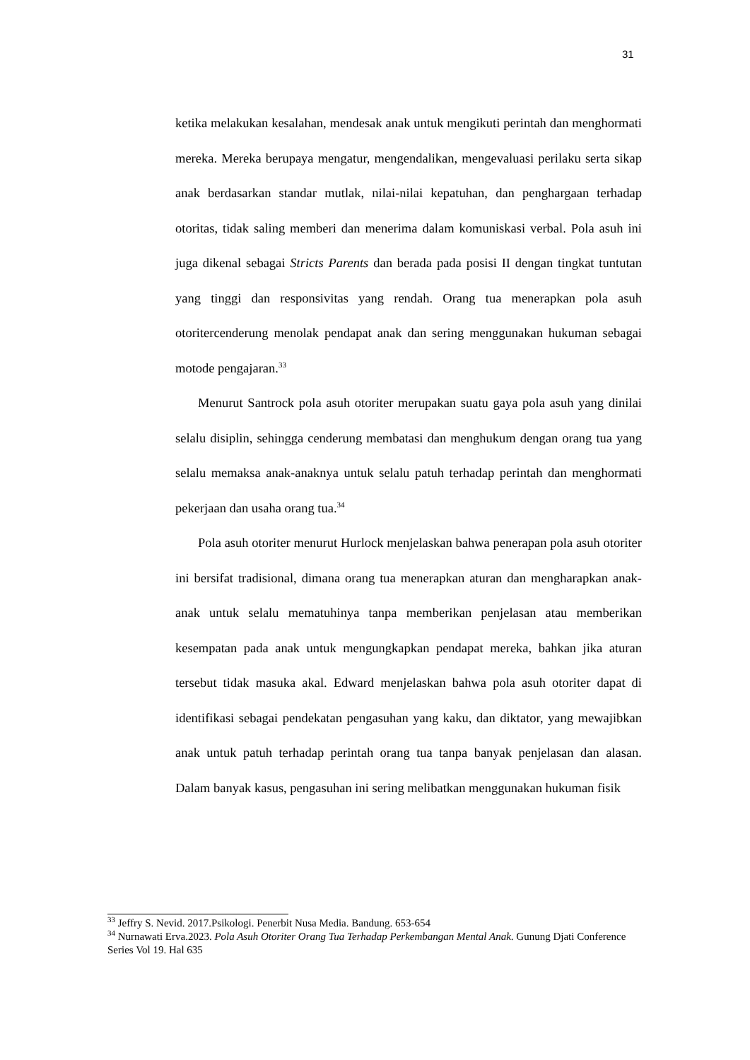31
ketika melakukan kesalahan, mendesak anak untuk mengikuti perintah dan menghormati mereka. Mereka berupaya mengatur, mengendalikan, mengevaluasi perilaku serta sikap anak berdasarkan standar mutlak, nilai-nilai kepatuhan, dan penghargaan terhadap otoritas, tidak saling memberi dan menerima dalam komuniskasi verbal. Pola asuh ini juga dikenal sebagai Stricts Parents dan berada pada posisi II dengan tingkat tuntutan yang tinggi dan responsivitas yang rendah. Orang tua menerapkan pola asuh otoritercenderung menolak pendapat anak dan sering menggunakan hukuman sebagai motode pengajaran.<sup>33</sup>
Menurut Santrock pola asuh otoriter merupakan suatu gaya pola asuh yang dinilai selalu disiplin, sehingga cenderung membatasi dan menghukum dengan orang tua yang selalu memaksa anak-anaknya untuk selalu patuh terhadap perintah dan menghormati pekerjaan dan usaha orang tua.<sup>34</sup>
Pola asuh otoriter menurut Hurlock menjelaskan bahwa penerapan pola asuh otoriter ini bersifat tradisional, dimana orang tua menerapkan aturan dan mengharapkan anak-anak untuk selalu mematuhinya tanpa memberikan penjelasan atau memberikan kesempatan pada anak untuk mengungkapkan pendapat mereka, bahkan jika aturan tersebut tidak masuka akal. Edward menjelaskan bahwa pola asuh otoriter dapat di identifikasi sebagai pendekatan pengasuhan yang kaku, dan diktator, yang mewajibkan anak untuk patuh terhadap perintah orang tua tanpa banyak penjelasan dan alasan. Dalam banyak kasus, pengasuhan ini sering melibatkan menggunakan hukuman fisik
<sup>33</sup> Jeffry S. Nevid. 2017.Psikologi. Penerbit Nusa Media. Bandung. 653-654
<sup>34</sup> Nurnawati Erva.2023. Pola Asuh Otoriter Orang Tua Terhadap Perkembangan Mental Anak. Gunung Djati Conference Series Vol 19. Hal 635